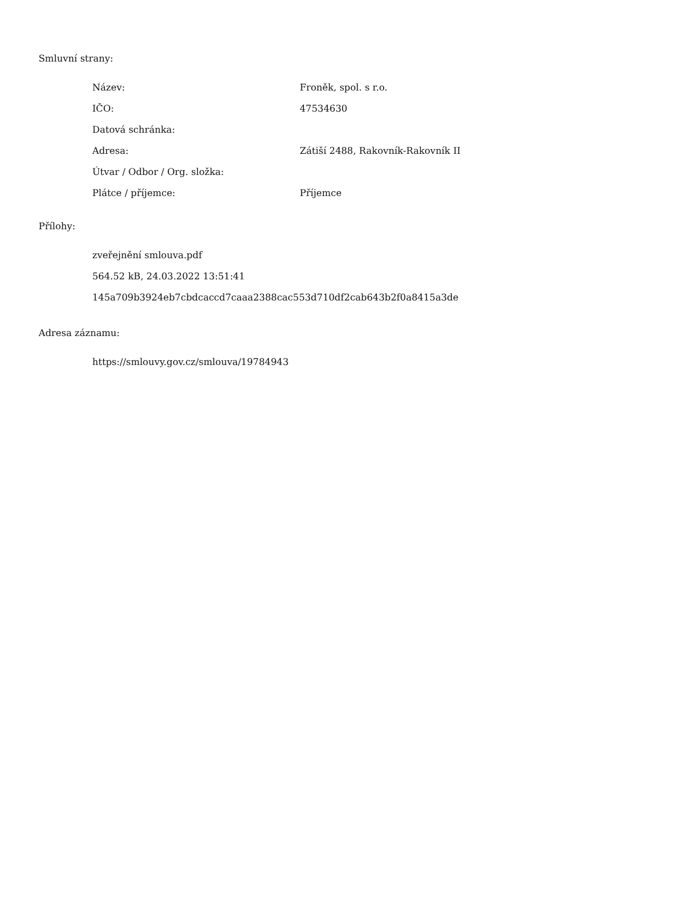Smluvní strany:
| Název: | Froněk, spol. s r.o. |
| IČO: | 47534630 |
| Datová schránka: | |
| Adresa: | Zátiší 2488, Rakovník-Rakovník II |
| Útvar / Odbor / Org. složka: | |
| Plátce / příjemce: | Příjemce |
Přílohy:
zveřejnění smlouva.pdf
564.52 kB, 24.03.2022 13:51:41
145a709b3924eb7cbdcaccd7caaa2388cac553d710df2cab643b2f0a8415a3de
Adresa záznamu:
https://smlouvy.gov.cz/smlouva/19784943